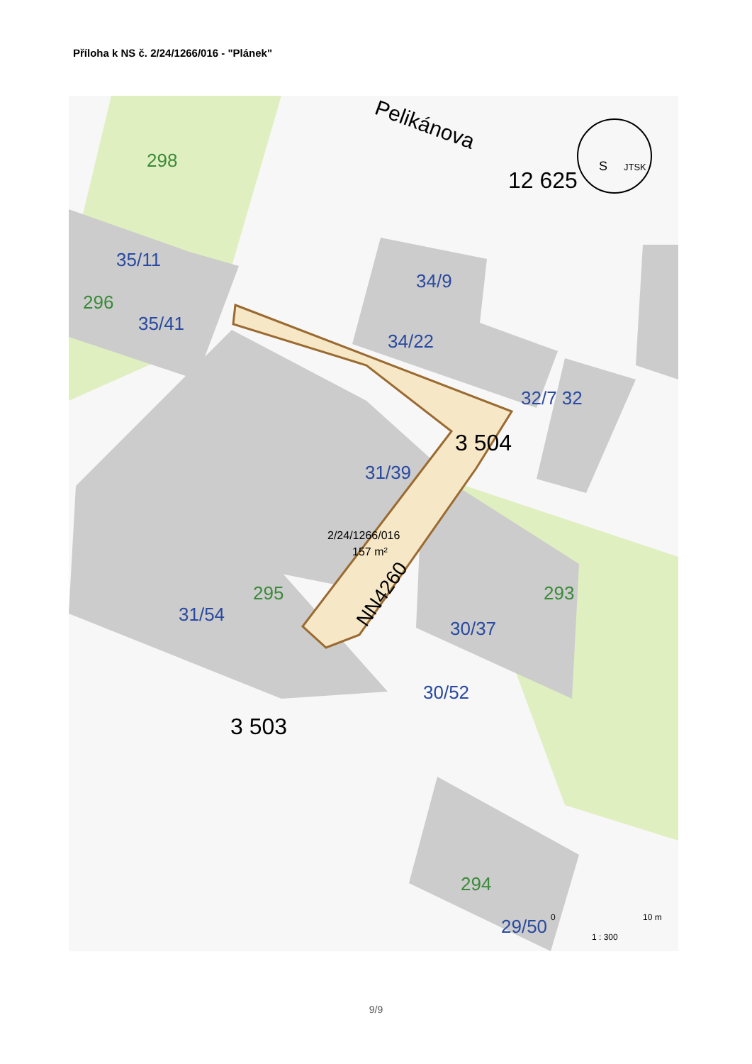Příloha k NS č. 2/24/1266/016 - "Plánek"
298
296
295
293
294
35/11
35/41
34/9
34/22
32/7 32
31/39
31/54
30/37
30/52
29/50
Pelikánova
12 625
3 504
3 503
2/24/1266/016
157 m²
NN4260
S
JTSK
0
10 m
1 : 300
9/9